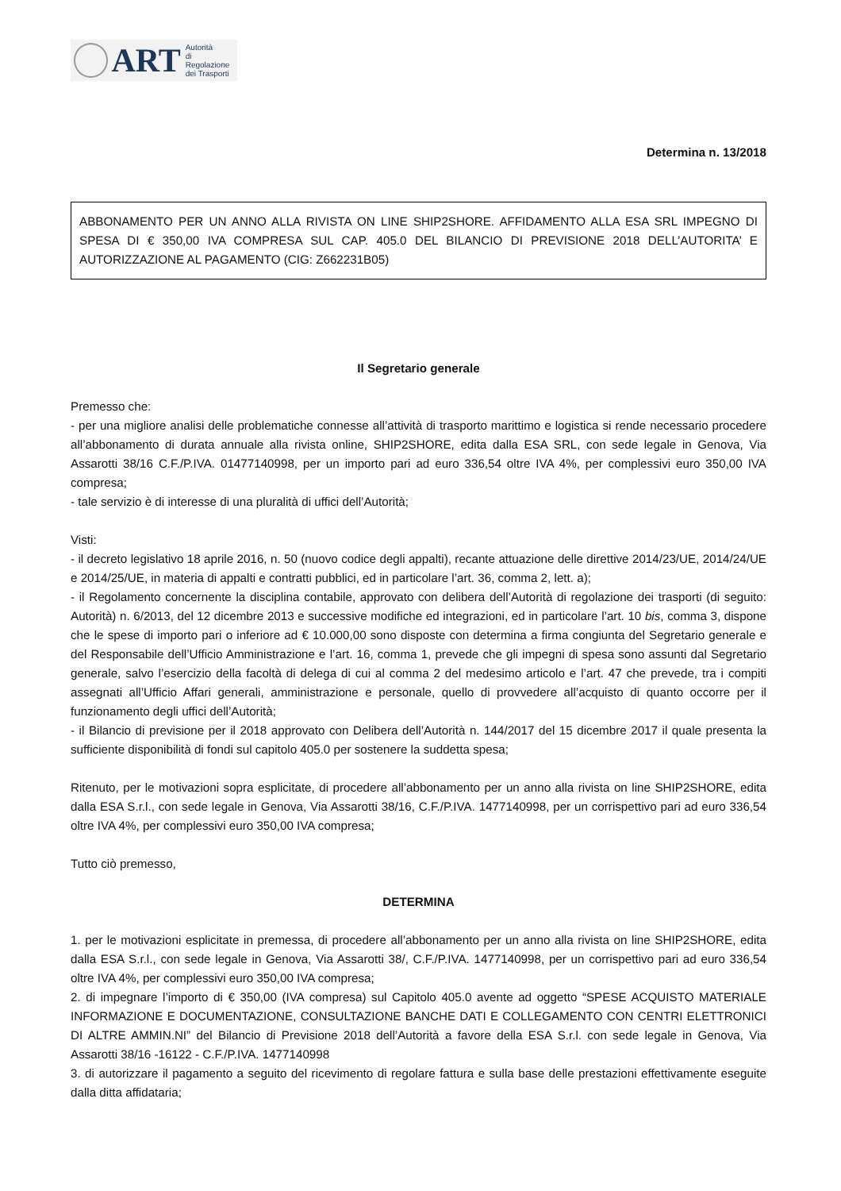ART
Autorità
di Regolazione
dei Trasporti
Determina n. 13/2018
ABBONAMENTO PER UN ANNO ALLA RIVISTA ON LINE SHIP2SHORE. AFFIDAMENTO ALLA ESA SRL IMPEGNO DI SPESA DI € 350,00 IVA COMPRESA SUL CAP. 405.0 DEL BILANCIO DI PREVISIONE 2018 DELL’AUTORITA’ E AUTORIZZAZIONE AL PAGAMENTO (CIG: Z662231B05)
Il Segretario generale
Premesso che:
- per una migliore analisi delle problematiche connesse all’attività di trasporto marittimo e logistica si rende necessario procedere all’abbonamento di durata annuale alla rivista online, SHIP2SHORE, edita dalla ESA SRL, con sede legale in Genova, Via Assarotti 38/16 C.F./P.IVA. 01477140998, per un importo pari ad euro 336,54 oltre IVA 4%, per complessivi euro 350,00 IVA compresa;
- tale servizio è di interesse di una pluralità di uffici dell’Autorità;
Visti:
- il decreto legislativo 18 aprile 2016, n. 50 (nuovo codice degli appalti), recante attuazione delle direttive 2014/23/UE, 2014/24/UE e 2014/25/UE, in materia di appalti e contratti pubblici, ed in particolare l’art. 36, comma 2, lett. a);
- il Regolamento concernente la disciplina contabile, approvato con delibera dell’Autorità di regolazione dei trasporti (di seguito: Autorità) n. 6/2013, del 12 dicembre 2013 e successive modifiche ed integrazioni, ed in particolare l’art. 10 bis, comma 3, dispone che le spese di importo pari o inferiore ad € 10.000,00 sono disposte con determina a firma congiunta del Segretario generale e del Responsabile dell’Ufficio Amministrazione e l’art. 16, comma 1, prevede che gli impegni di spesa sono assunti dal Segretario generale, salvo l’esercizio della facoltà di delega di cui al comma 2 del medesimo articolo e l’art. 47 che prevede, tra i compiti assegnati all’Ufficio Affari generali, amministrazione e personale, quello di provvedere all’acquisto di quanto occorre per il funzionamento degli uffici dell’Autorità;
- il Bilancio di previsione per il 2018 approvato con Delibera dell’Autorità n. 144/2017 del 15 dicembre 2017 il quale presenta la sufficiente disponibilità di fondi sul capitolo 405.0 per sostenere la suddetta spesa;
Ritenuto, per le motivazioni sopra esplicitate, di procedere all’abbonamento per un anno alla rivista on line SHIP2SHORE, edita dalla ESA S.r.l., con sede legale in Genova, Via Assarotti 38/16, C.F./P.IVA. 1477140998, per un corrispettivo pari ad euro 336,54 oltre IVA 4%, per complessivi euro 350,00 IVA compresa;
Tutto ciò premesso,
DETERMINA
1. per le motivazioni esplicitate in premessa, di procedere all’abbonamento per un anno alla rivista on line SHIP2SHORE, edita dalla ESA S.r.l., con sede legale in Genova, Via Assarotti 38/, C.F./P.IVA. 1477140998, per un corrispettivo pari ad euro 336,54 oltre IVA 4%, per complessivi euro 350,00 IVA compresa;
2. di impegnare l’importo di € 350,00 (IVA compresa) sul Capitolo 405.0 avente ad oggetto “SPESE ACQUISTO MATERIALE INFORMAZIONE E DOCUMENTAZIONE, CONSULTAZIONE BANCHE DATI E COLLEGAMENTO CON CENTRI ELETTRONICI DI ALTRE AMMIN.NI” del Bilancio di Previsione 2018 dell’Autorità a favore della ESA S.r.l. con sede legale in Genova, Via Assarotti 38/16 -16122 - C.F./P.IVA. 1477140998
3. di autorizzare il pagamento a seguito del ricevimento di regolare fattura e sulla base delle prestazioni effettivamente eseguite dalla ditta affidataria;